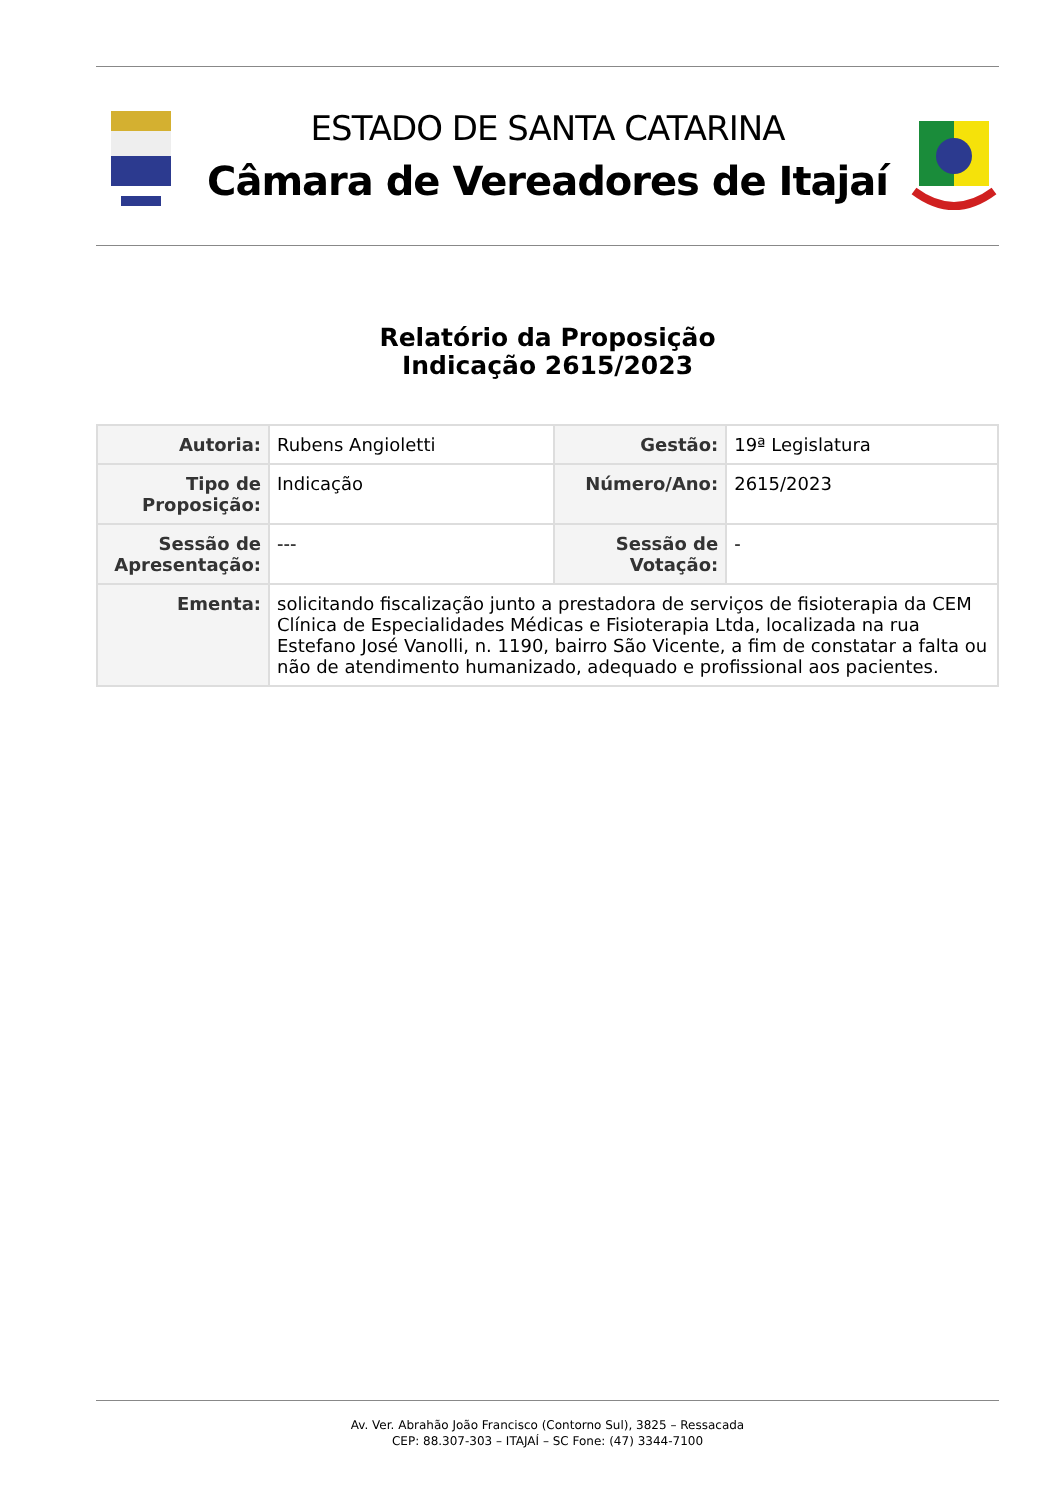ESTADO DE SANTA CATARINA
Câmara de Vereadores de Itajaí
Relatório da Proposição
Indicação 2615/2023
| Autoria: | Rubens Angioletti | Gestão: | 19ª Legislatura |
| Tipo de Proposição: | Indicação | Número/Ano: | 2615/2023 |
| Sessão de Apresentação: | --- | Sessão de Votação: | - |
| Ementa: | solicitando fiscalização junto a prestadora de serviços de fisioterapia da CEM Clínica de Especialidades Médicas e Fisioterapia Ltda, localizada na rua Estefano José Vanolli, n. 1190, bairro São Vicente, a fim de constatar a falta ou não de atendimento humanizado, adequado e profissional aos pacientes. | | |
Av. Ver. Abrahão João Francisco (Contorno Sul), 3825 – Ressacada
CEP: 88.307-303 – ITAJAÍ – SC Fone: (47) 3344-7100